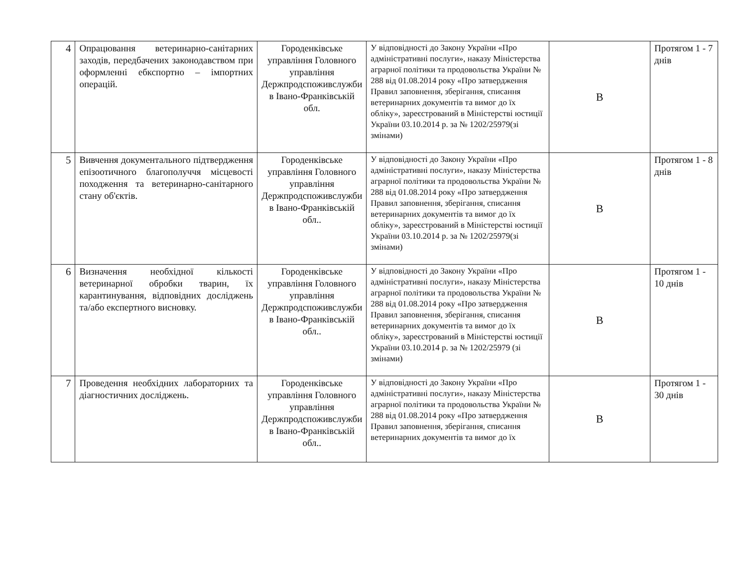| 4 | Опрацювання ветеринарно-санітарних заходів, передбачених законодавством при оформленні ебкспортно – імпортних операцій. | Городенківське управління Головного управління Держпродспоживслужби в Івано-Франківській обл. | У відповідності до Закону України «Про адміністративні послуги», наказу Міністерства аграрної політики та продовольства України № 288 від 01.08.2014 року «Про затвердження Правил заповнення, зберігання, списання ветеринарних документів та вимог до їх обліку», зареєстрований в Міністерстві юстиції України 03.10.2014 р. за № 1202/25979(зі змінами) | В | Протягом 1 - 7 днів |
| 5 | Вивчення документального підтвердження епізоотичного благополуччя місцевості походження та ветеринарно-санітарного стану об'єктів. | Городенківське управління Головного управління Держпродспоживслужби в Івано-Франківській обл.. | У відповідності до Закону України «Про адміністративні послуги», наказу Міністерства аграрної політики та продовольства України № 288 від 01.08.2014 року «Про затвердження Правил заповнення, зберігання, списання ветеринарних документів та вимог до їх обліку», зареєстрований в Міністерстві юстиції України 03.10.2014 р. за № 1202/25979(зі змінами) | В | Протягом 1 - 8 днів |
| 6 | Визначення необхідної кількості ветеринарної обробки тварин, їх карантинування, відповідних досліджень та/або експертного висновку. | Городенківське управління Головного управління Держпродспоживслужби в Івано-Франківській обл.. | У відповідності до Закону України «Про адміністративні послуги», наказу Міністерства аграрної політики та продовольства України № 288 від 01.08.2014 року «Про затвердження Правил заповнення, зберігання, списання ветеринарних документів та вимог до їх обліку», зареєстрований в Міністерстві юстиції України 03.10.2014 р. за № 1202/25979 (зі змінами) | В | Протягом 1 - 10 днів |
| 7 | Проведення необхідних лабораторних та діагностичних досліджень. | Городенківське управління Головного управління Держпродспоживслужби в Івано-Франківській обл.. | У відповідності до Закону України «Про адміністративні послуги», наказу Міністерства аграрної політики та продовольства України № 288 від 01.08.2014 року «Про затвердження Правил заповнення, зберігання, списання ветеринарних документів та вимог до їх | В | Протягом 1 - 30 днів |